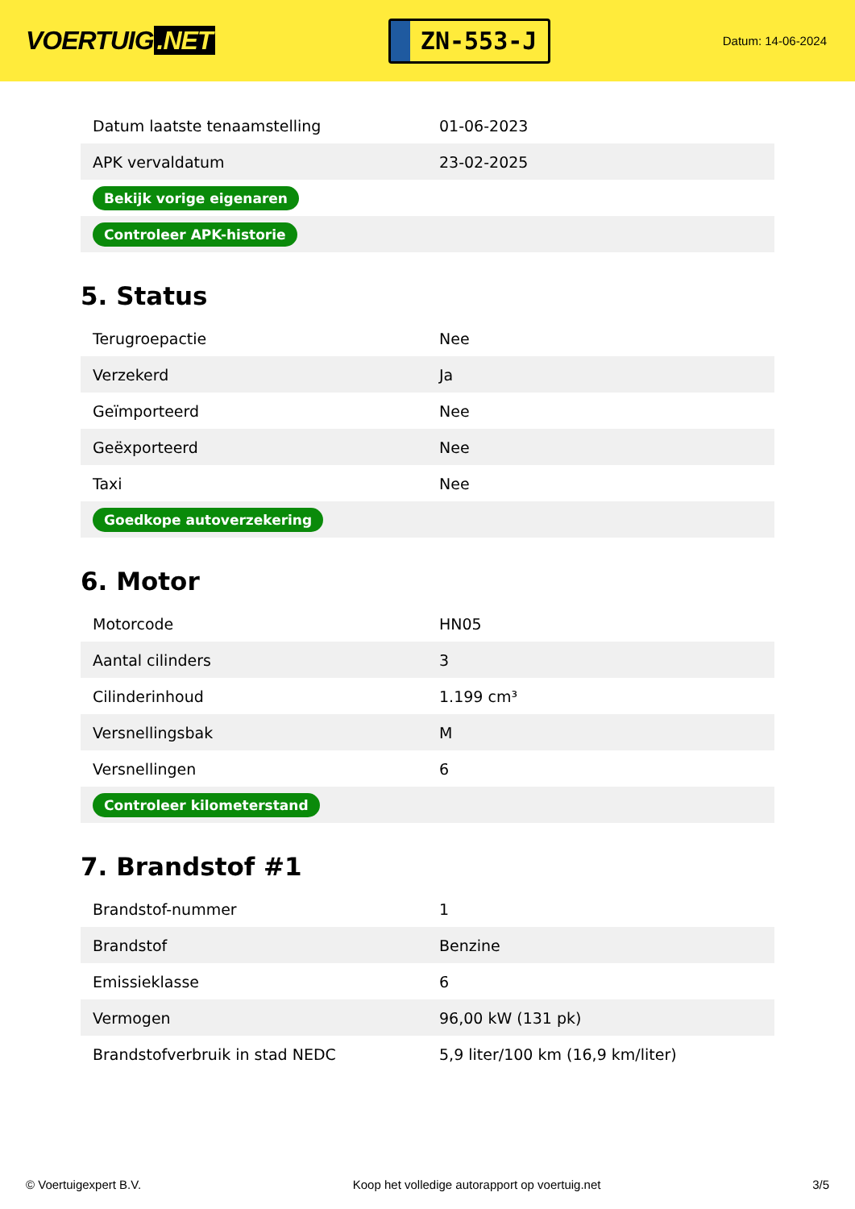VOERTUIG.NET
ZN-553-J
Datum: 14-06-2024
| Datum laatste tenaamstelling | 01-06-2023 |
| APK vervaldatum | 23-02-2025 |
| Bekijk vorige eigenaren | |
| Controleer APK-historie | |
5. Status
| Terugroepactie | Nee |
| Verzekerd | Ja |
| Geïmporteerd | Nee |
| Geëxporteerd | Nee |
| Taxi | Nee |
| Goedkope autoverzekering | |
6. Motor
| Motorcode | HN05 |
| Aantal cilinders | 3 |
| Cilinderinhoud | 1.199 cm³ |
| Versnellingsbak | M |
| Versnellingen | 6 |
| Controleer kilometerstand | |
7. Brandstof #1
| Brandstof-nummer | 1 |
| Brandstof | Benzine |
| Emissieklasse | 6 |
| Vermogen | 96,00 kW (131 pk) |
| Brandstofverbruik in stad NEDC | 5,9 liter/100 km (16,9 km/liter) |
© Voertuigexpert B.V. Koop het volledige autorapport op voertuig.net 3/5